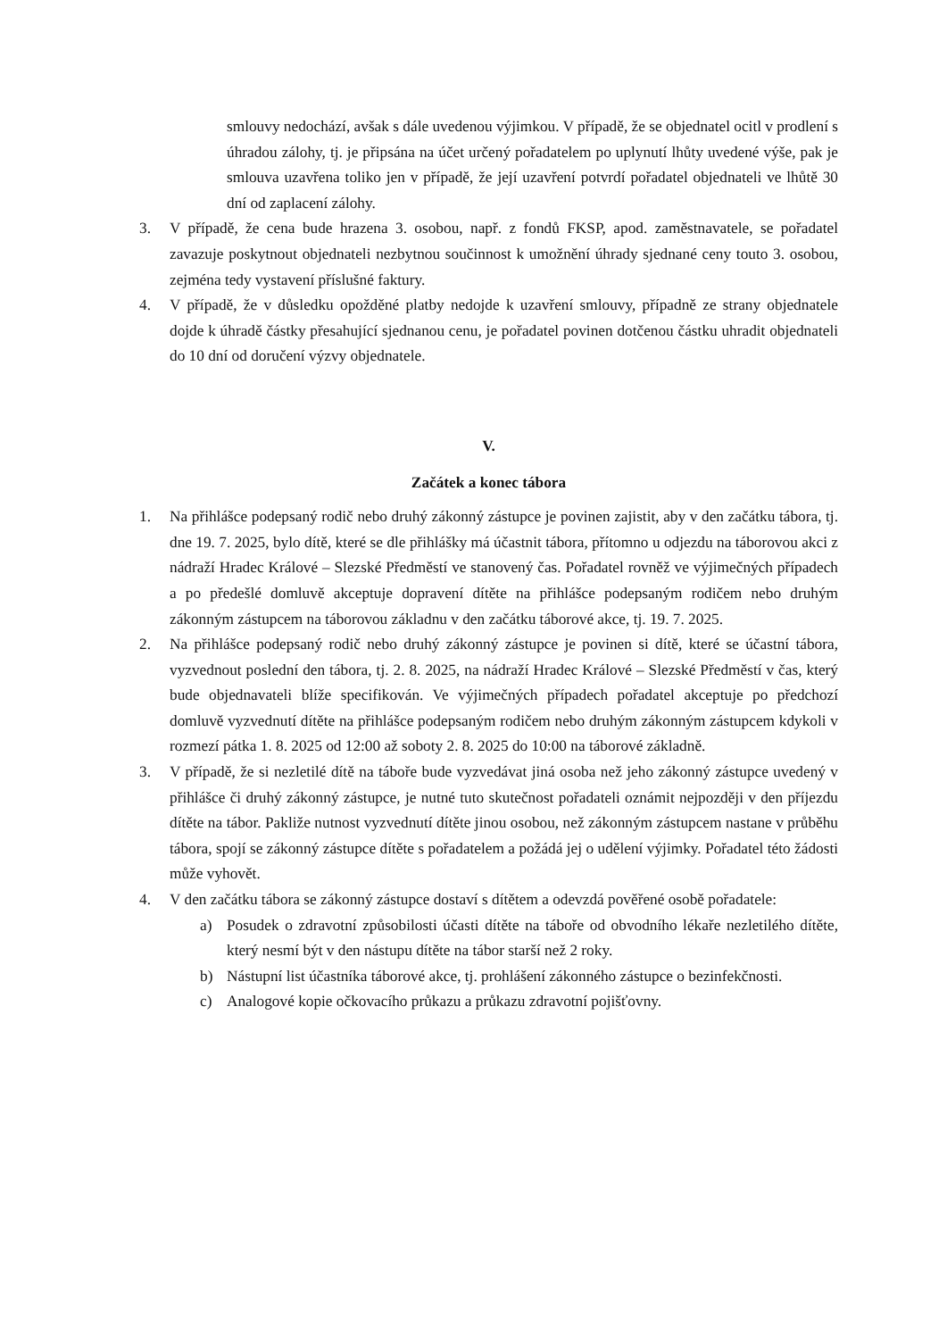smlouvy nedochází, avšak s dále uvedenou výjimkou. V případě, že se objednatel ocitl v prodlení s úhradou zálohy, tj. je připsána na účet určený pořadatelem po uplynutí lhůty uvedené výše, pak je smlouva uzavřena toliko jen v případě, že její uzavření potvrdí pořadatel objednateli ve lhůtě 30 dní od zaplacení zálohy.
3. V případě, že cena bude hrazena 3. osobou, např. z fondů FKSP, apod. zaměstnavatele, se pořadatel zavazuje poskytnout objednateli nezbytnou součinnost k umožnění úhrady sjednané ceny touto 3. osobou, zejména tedy vystavení příslušné faktury.
4. V případě, že v důsledku opožděné platby nedojde k uzavření smlouvy, případně ze strany objednatele dojde k úhradě částky přesahující sjednanou cenu, je pořadatel povinen dotčenou částku uhradit objednateli do 10 dní od doručení výzvy objednatele.
V.
Začátek a konec tábora
1. Na přihlášce podepsaný rodič nebo druhý zákonný zástupce je povinen zajistit, aby v den začátku tábora, tj. dne 19. 7. 2025, bylo dítě, které se dle přihlášky má účastnit tábora, přítomno u odjezdu na táborovou akci z nádraží Hradec Králové – Slezské Předměstí ve stanovený čas. Pořadatel rovněž ve výjimečných případech a po předešlé domluvě akceptuje dopravení dítěte na přihlášce podepsaným rodičem nebo druhým zákonným zástupcem na táborovou základnu v den začátku táborové akce, tj. 19. 7. 2025.
2. Na přihlášce podepsaný rodič nebo druhý zákonný zástupce je povinen si dítě, které se účastní tábora, vyzvednout poslední den tábora, tj. 2. 8. 2025, na nádraží Hradec Králové – Slezské Předměstí v čas, který bude objednavateli blíže specifikován. Ve výjimečných případech pořadatel akceptuje po předchozí domluvě vyzvednutí dítěte na přihlášce podepsaným rodičem nebo druhým zákonným zástupcem kdykoli v rozmezí pátka 1. 8. 2025 od 12:00 až soboty 2. 8. 2025 do 10:00 na táborové základně.
3. V případě, že si nezletilé dítě na táboře bude vyzvedávat jiná osoba než jeho zákonný zástupce uvedený v přihlášce či druhý zákonný zástupce, je nutné tuto skutečnost pořadateli oznámit nejpozději v den příjezdu dítěte na tábor. Pakliže nutnost vyzvednutí dítěte jinou osobou, než zákonným zástupcem nastane v průběhu tábora, spojí se zákonný zástupce dítěte s pořadatelem a požádá jej o udělení výjimky. Pořadatel této žádosti může vyhovět.
4. V den začátku tábora se zákonný zástupce dostaví s dítětem a odevzdá pověřené osobě pořadatele:
a) Posudek o zdravotní způsobilosti účasti dítěte na táboře od obvodního lékaře nezletilého dítěte, který nesmí být v den nástupu dítěte na tábor starší než 2 roky.
b) Nástupní list účastníka táborové akce, tj. prohlášení zákonného zástupce o bezinfekčnosti.
c) Analogové kopie očkovacího průkazu a průkazu zdravotní pojišťovny.